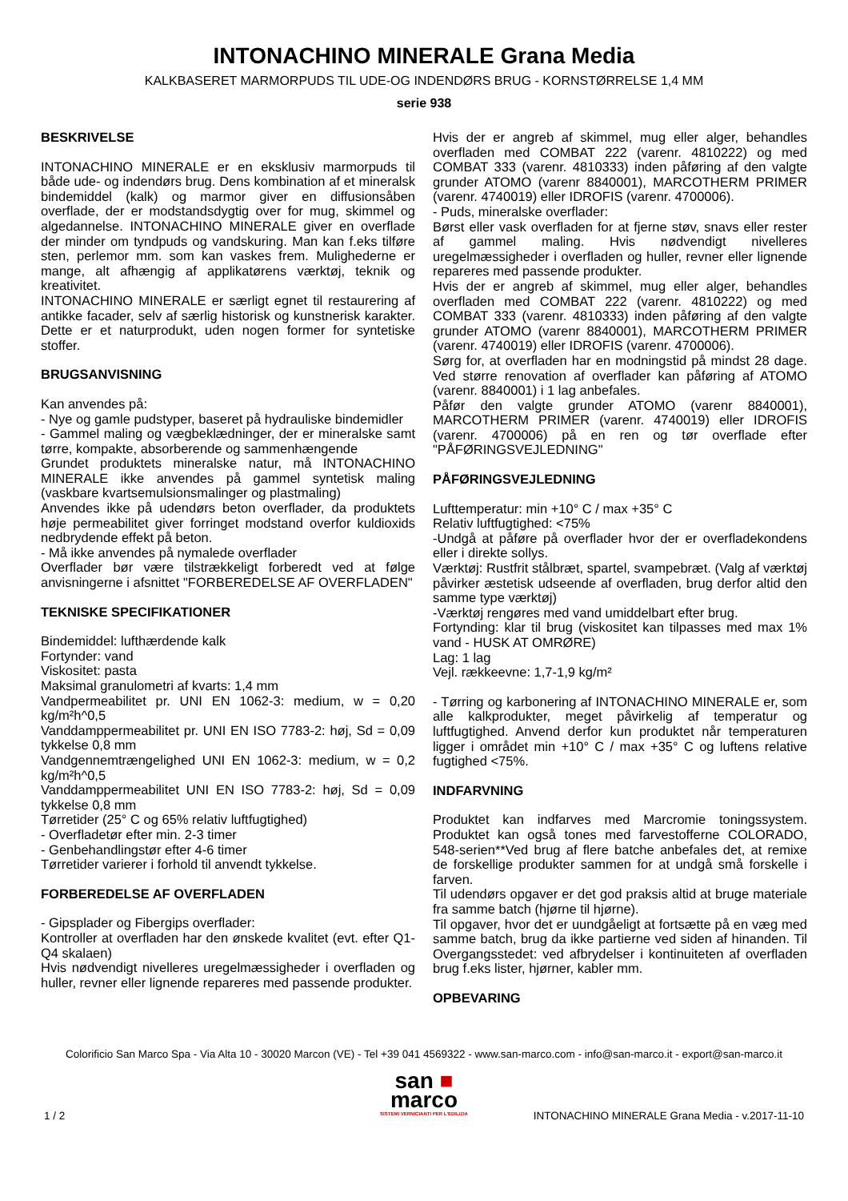INTONACHINO MINERALE Grana Media
KALKBASERET MARMORPUDS TIL UDE-OG INDENDØRS BRUG - KORNSTØRRELSE 1,4 MM
serie 938
BESKRIVELSE
INTONACHINO MINERALE er en eksklusiv marmorpuds til både ude- og indendørs brug. Dens kombination af et mineralsk bindemiddel (kalk) og marmor giver en diffusionsåben overflade, der er modstandsdygtig over for mug, skimmel og algedannelse. INTONACHINO MINERALE giver en overflade der minder om tyndpuds og vandskuring. Man kan f.eks tilføre sten, perlemor mm. som kan vaskes frem. Mulighederne er mange, alt afhængig af applikatørens værktøj, teknik og kreativitet.
INTONACHINO MINERALE er særligt egnet til restaurering af antikke facader, selv af særlig historisk og kunstnerisk karakter. Dette er et naturprodukt, uden nogen former for syntetiske stoffer.
BRUGSANVISNING
Kan anvendes på:
- Nye og gamle pudstyper, baseret på hydrauliske bindemidler
- Gammel maling og vægbeklædninger, der er mineralske samt tørre, kompakte, absorberende og sammenhængende
Grundet produktets mineralske natur, må INTONACHINO MINERALE ikke anvendes på gammel syntetisk maling (vaskbare kvartsemulsionsmalinger og plastmaling)
Anvendes ikke på udendørs beton overflader, da produktets høje permeabilitet giver forringet modstand overfor kuldioxids nedbrydende effekt på beton.
- Må ikke anvendes på nymalede overflader
Overflader bør være tilstrækkeligt forberedt ved at følge anvisningerne i afsnittet "FORBEREDELSE AF OVERFLADEN"
TEKNISKE SPECIFIKATIONER
Bindemiddel: lufthærdende kalk
Fortynder: vand
Viskositet: pasta
Maksimal granulometri af kvarts: 1,4 mm
Vandpermeabilitet pr. UNI EN 1062-3: medium, w = 0,20 kg/m²h^0,5
Vanddamppermeabilitet pr. UNI EN ISO 7783-2: høj, Sd = 0,09 tykkelse 0,8 mm
Vandgennemtrængelighed UNI EN 1062-3: medium, w = 0,2 kg/m²h^0,5
Vanddamppermeabilitet UNI EN ISO 7783-2: høj, Sd = 0,09 tykkelse 0,8 mm
Tørretider (25° C og 65% relativ luftfugtighed)
- Overfladetør efter min. 2-3 timer
- Genbehandlingstør efter 4-6 timer
Tørretider varierer i forhold til anvendt tykkelse.
FORBEREDELSE AF OVERFLADEN
- Gipsplader og Fibergips overflader:
Kontroller at overfladen har den ønskede kvalitet (evt. efter Q1-Q4 skalaen)
Hvis nødvendigt nivelleres uregelmæssigheder i overfladen og huller, revner eller lignende repareres med passende produkter.
Hvis der er angreb af skimmel, mug eller alger, behandles overfladen med COMBAT 222 (varenr. 4810222) og med COMBAT 333 (varenr. 4810333) inden påføring af den valgte grunder ATOMO (varenr 8840001), MARCOTHERM PRIMER (varenr. 4740019) eller IDROFIS (varenr. 4700006).
- Puds, mineralske overflader:
Børst eller vask overfladen for at fjerne støv, snavs eller rester af gammel maling. Hvis nødvendigt nivelleres uregelmæssigheder i overfladen og huller, revner eller lignende repareres med passende produkter.
Hvis der er angreb af skimmel, mug eller alger, behandles overfladen med COMBAT 222 (varenr. 4810222) og med COMBAT 333 (varenr. 4810333) inden påføring af den valgte grunder ATOMO (varenr 8840001), MARCOTHERM PRIMER (varenr. 4740019) eller IDROFIS (varenr. 4700006).
Sørg for, at overfladen har en modningstid på mindst 28 dage. Ved større renovation af overflader kan påføring af ATOMO (varenr. 8840001) i 1 lag anbefales.
Påfør den valgte grunder ATOMO (varenr 8840001), MARCOTHERM PRIMER (varenr. 4740019) eller IDROFIS (varenr. 4700006) på en ren og tør overflade efter "PÅFØRINGSVEJLEDNING"
PÅFØRINGSVEJLEDNING
Lufttemperatur: min +10° C / max +35° C
Relativ luftfugtighed: <75%
-Undgå at påføre på overflader hvor der er overfladekondens eller i direkte sollys.
Værktøj: Rustfrit stålbræt, spartel, svampebræt. (Valg af værktøj påvirker æstetisk udseende af overfladen, brug derfor altid den samme type værktøj)
-Værktøj rengøres med vand umiddelbart efter brug.
Fortynding: klar til brug (viskositet kan tilpasses med max 1% vand - HUSK AT OMRØRE)
Lag: 1 lag
Vejl. rækkeevne: 1,7-1,9 kg/m²
- Tørring og karbonering af INTONACHINO MINERALE er, som alle kalkprodukter, meget påvirkelig af temperatur og luftfugtighed. Anvend derfor kun produktet når temperaturen ligger i området min +10° C / max +35° C og luftens relative fugtighed <75%.
INDFARVNING
Produktet kan indfarves med Marcromie toningssystem. Produktet kan også tones med farvestofferne COLORADO, 548-serien**Ved brug af flere batche anbefales det, at remixe de forskellige produkter sammen for at undgå små forskelle i farven.
Til udendørs opgaver er det god praksis altid at bruge materiale fra samme batch (hjørne til hjørne).
Til opgaver, hvor det er uundgåeligt at fortsætte på en væg med samme batch, brug da ikke partierne ved siden af hinanden. Til Overgangsstedet: ved afbrydelser i kontinuiteten af overfladen brug f.eks lister, hjørner, kabler mm.
OPBEVARING
Colorificio San Marco Spa - Via Alta 10 - 30020 Marcon (VE) - Tel +39 041 4569322 - www.san-marco.com - info@san-marco.it - export@san-marco.it
san ■
marco
SISTEMI VERNICIANTI PER L'EDILIZIA
1 / 2 INTONACHINO MINERALE Grana Media - v.2017-11-10